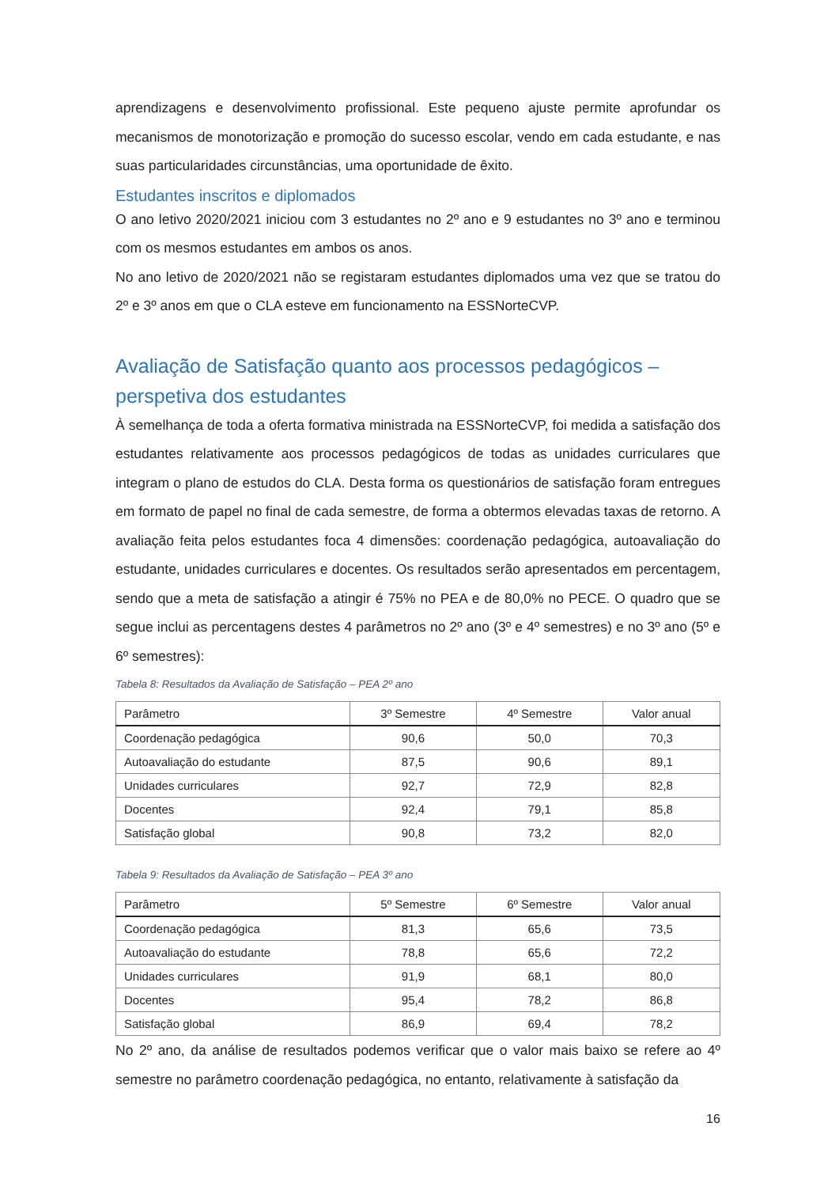aprendizagens e desenvolvimento profissional. Este pequeno ajuste permite aprofundar os mecanismos de monotorização e promoção do sucesso escolar, vendo em cada estudante, e nas suas particularidades circunstâncias, uma oportunidade de êxito.
Estudantes inscritos e diplomados
O ano letivo 2020/2021 iniciou com 3 estudantes no 2º ano e 9 estudantes no 3º ano e terminou com os mesmos estudantes em ambos os anos.
No ano letivo de 2020/2021 não se registaram estudantes diplomados uma vez que se tratou do 2º e 3º anos em que o CLA esteve em funcionamento na ESSNorteCVP.
Avaliação de Satisfação quanto aos processos pedagógicos – perspetiva dos estudantes
À semelhança de toda a oferta formativa ministrada na ESSNorteCVP, foi medida a satisfação dos estudantes relativamente aos processos pedagógicos de todas as unidades curriculares que integram o plano de estudos do CLA. Desta forma os questionários de satisfação foram entregues em formato de papel no final de cada semestre, de forma a obtermos elevadas taxas de retorno. A avaliação feita pelos estudantes foca 4 dimensões: coordenação pedagógica, autoavaliação do estudante, unidades curriculares e docentes. Os resultados serão apresentados em percentagem, sendo que a meta de satisfação a atingir é 75% no PEA e de 80,0% no PECE. O quadro que se segue inclui as percentagens destes 4 parâmetros no 2º ano (3º e 4º semestres) e no 3º ano (5º e 6º semestres):
Tabela 8: Resultados da Avaliação de Satisfação – PEA 2º ano
| Parâmetro | 3º Semestre | 4º Semestre | Valor anual |
| --- | --- | --- | --- |
| Coordenação pedagógica | 90,6 | 50,0 | 70,3 |
| Autoavaliação do estudante | 87,5 | 90,6 | 89,1 |
| Unidades curriculares | 92,7 | 72,9 | 82,8 |
| Docentes | 92,4 | 79,1 | 85,8 |
| Satisfação global | 90,8 | 73,2 | 82,0 |
Tabela 9: Resultados da Avaliação de Satisfação – PEA 3º ano
| Parâmetro | 5º Semestre | 6º Semestre | Valor anual |
| --- | --- | --- | --- |
| Coordenação pedagógica | 81,3 | 65,6 | 73,5 |
| Autoavaliação do estudante | 78,8 | 65,6 | 72,2 |
| Unidades curriculares | 91,9 | 68,1 | 80,0 |
| Docentes | 95,4 | 78,2 | 86,8 |
| Satisfação global | 86,9 | 69,4 | 78,2 |
No 2º ano, da análise de resultados podemos verificar que o valor mais baixo se refere ao 4º semestre no parâmetro coordenação pedagógica, no entanto, relativamente à satisfação da
16